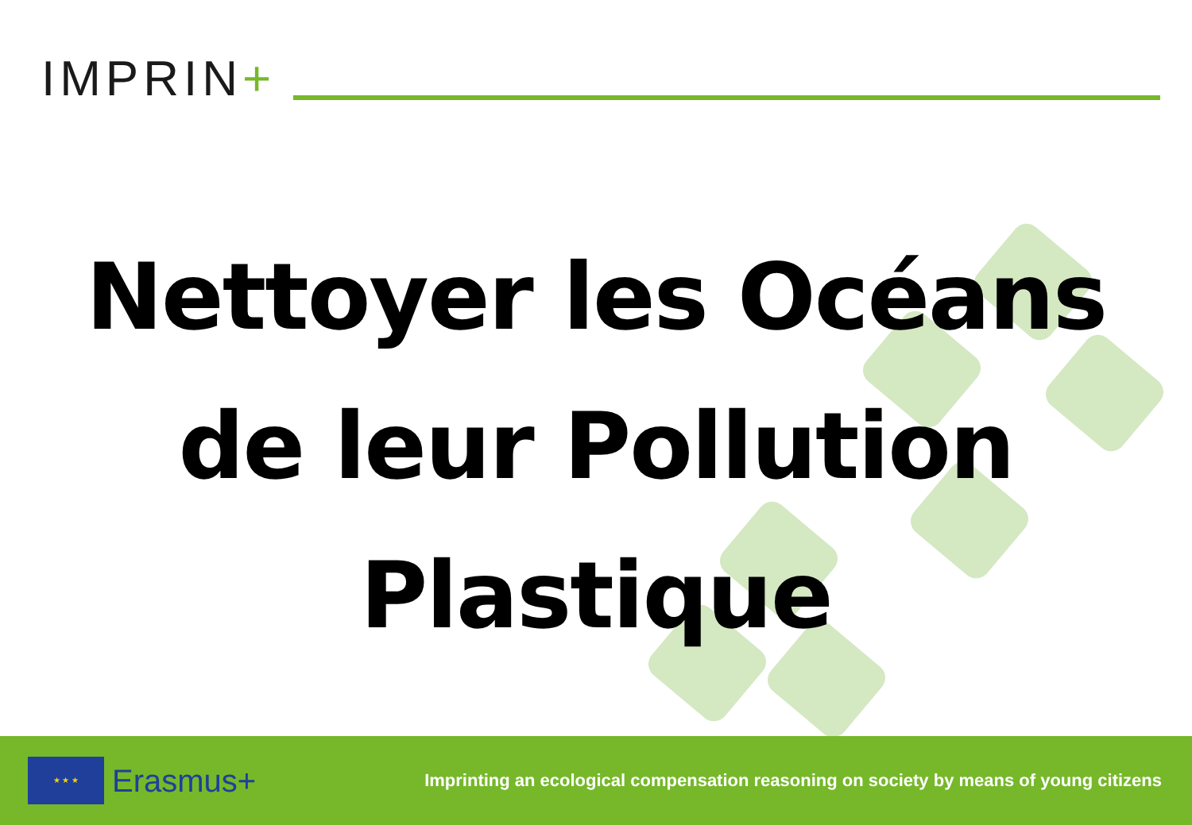IMPRIN+
Nettoyer les Océans
de leur Pollution
Plastique
★ ★ ★
Erasmus+
Imprinting an ecological compensation reasoning on society by means of young citizens